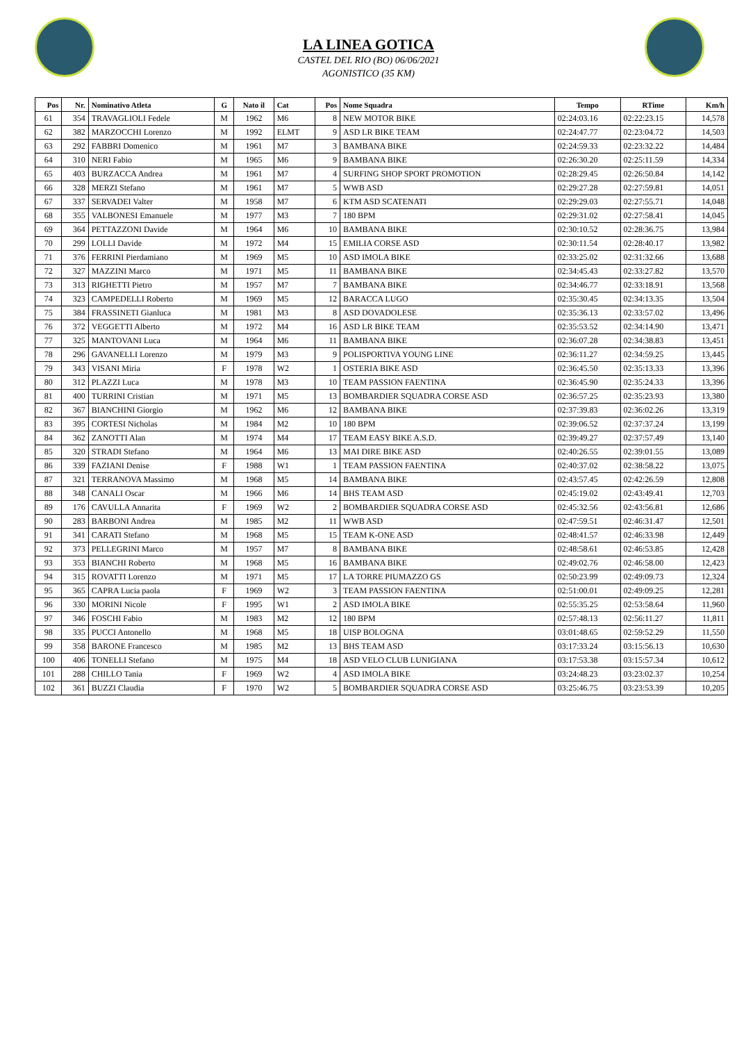LA LINEA GOTICA
CASTEL DEL RIO (BO) 06/06/2021
AGONISTICO (35 KM)
| Pos | Nr. | Nominativo Atleta | G | Nato il | Cat | Pos | Nome Squadra | Tempo | RTime | Km/h |
| --- | --- | --- | --- | --- | --- | --- | --- | --- | --- | --- |
| 61 | 354 | TRAVAGLIOLI Fedele | M | 1962 | M6 | 8 | NEW MOTOR BIKE | 02:24:03.16 | 02:22:23.15 | 14,578 |
| 62 | 382 | MARZOCCHI Lorenzo | M | 1992 | ELMT | 9 | ASD LR BIKE TEAM | 02:24:47.77 | 02:23:04.72 | 14,503 |
| 63 | 292 | FABBRI Domenico | M | 1961 | M7 | 3 | BAMBANA BIKE | 02:24:59.33 | 02:23:32.22 | 14,484 |
| 64 | 310 | NERI Fabio | M | 1965 | M6 | 9 | BAMBANA BIKE | 02:26:30.20 | 02:25:11.59 | 14,334 |
| 65 | 403 | BURZACCA Andrea | M | 1961 | M7 | 4 | SURFING SHOP SPORT PROMOTION | 02:28:29.45 | 02:26:50.84 | 14,142 |
| 66 | 328 | MERZI Stefano | M | 1961 | M7 | 5 | WWB ASD | 02:29:27.28 | 02:27:59.81 | 14,051 |
| 67 | 337 | SERVADEI Valter | M | 1958 | M7 | 6 | KTM ASD SCATENATI | 02:29:29.03 | 02:27:55.71 | 14,048 |
| 68 | 355 | VALBONESI Emanuele | M | 1977 | M3 | 7 | 180 BPM | 02:29:31.02 | 02:27:58.41 | 14,045 |
| 69 | 364 | PETTAZZONI Davide | M | 1964 | M6 | 10 | BAMBANA BIKE | 02:30:10.52 | 02:28:36.75 | 13,984 |
| 70 | 299 | LOLLI Davide | M | 1972 | M4 | 15 | EMILIA CORSE ASD | 02:30:11.54 | 02:28:40.17 | 13,982 |
| 71 | 376 | FERRINI Pierdamiano | M | 1969 | M5 | 10 | ASD IMOLA BIKE | 02:33:25.02 | 02:31:32.66 | 13,688 |
| 72 | 327 | MAZZINI Marco | M | 1971 | M5 | 11 | BAMBANA BIKE | 02:34:45.43 | 02:33:27.82 | 13,570 |
| 73 | 313 | RIGHETTI Pietro | M | 1957 | M7 | 7 | BAMBANA BIKE | 02:34:46.77 | 02:33:18.91 | 13,568 |
| 74 | 323 | CAMPEDELLI Roberto | M | 1969 | M5 | 12 | BARACCA LUGO | 02:35:30.45 | 02:34:13.35 | 13,504 |
| 75 | 384 | FRASSINETI Gianluca | M | 1981 | M3 | 8 | ASD DOVADOLESE | 02:35:36.13 | 02:33:57.02 | 13,496 |
| 76 | 372 | VEGGETTI Alberto | M | 1972 | M4 | 16 | ASD LR BIKE TEAM | 02:35:53.52 | 02:34:14.90 | 13,471 |
| 77 | 325 | MANTOVANI Luca | M | 1964 | M6 | 11 | BAMBANA BIKE | 02:36:07.28 | 02:34:38.83 | 13,451 |
| 78 | 296 | GAVANELLI Lorenzo | M | 1979 | M3 | 9 | POLISPORTIVA YOUNG LINE | 02:36:11.27 | 02:34:59.25 | 13,445 |
| 79 | 343 | VISANI Miria | F | 1978 | W2 | 1 | OSTERIA BIKE ASD | 02:36:45.50 | 02:35:13.33 | 13,396 |
| 80 | 312 | PLAZZI Luca | M | 1978 | M3 | 10 | TEAM PASSION FAENTINA | 02:36:45.90 | 02:35:24.33 | 13,396 |
| 81 | 400 | TURRINI Cristian | M | 1971 | M5 | 13 | BOMBARDIER SQUADRA CORSE ASD | 02:36:57.25 | 02:35:23.93 | 13,380 |
| 82 | 367 | BIANCHINI Giorgio | M | 1962 | M6 | 12 | BAMBANA BIKE | 02:37:39.83 | 02:36:02.26 | 13,319 |
| 83 | 395 | CORTESI Nicholas | M | 1984 | M2 | 10 | 180 BPM | 02:39:06.52 | 02:37:37.24 | 13,199 |
| 84 | 362 | ZANOTTI Alan | M | 1974 | M4 | 17 | TEAM EASY BIKE A.S.D. | 02:39:49.27 | 02:37:57.49 | 13,140 |
| 85 | 320 | STRADI Stefano | M | 1964 | M6 | 13 | MAI DIRE BIKE ASD | 02:40:26.55 | 02:39:01.55 | 13,089 |
| 86 | 339 | FAZIANI Denise | F | 1988 | W1 | 1 | TEAM PASSION FAENTINA | 02:40:37.02 | 02:38:58.22 | 13,075 |
| 87 | 321 | TERRANOVA Massimo | M | 1968 | M5 | 14 | BAMBANA BIKE | 02:43:57.45 | 02:42:26.59 | 12,808 |
| 88 | 348 | CANALI Oscar | M | 1966 | M6 | 14 | BHS TEAM ASD | 02:45:19.02 | 02:43:49.41 | 12,703 |
| 89 | 176 | CAVULLA Annarita | F | 1969 | W2 | 2 | BOMBARDIER SQUADRA CORSE ASD | 02:45:32.56 | 02:43:56.81 | 12,686 |
| 90 | 283 | BARBONI Andrea | M | 1985 | M2 | 11 | WWB ASD | 02:47:59.51 | 02:46:31.47 | 12,501 |
| 91 | 341 | CARATI Stefano | M | 1968 | M5 | 15 | TEAM K-ONE ASD | 02:48:41.57 | 02:46:33.98 | 12,449 |
| 92 | 373 | PELLEGRINI Marco | M | 1957 | M7 | 8 | BAMBANA BIKE | 02:48:58.61 | 02:46:53.85 | 12,428 |
| 93 | 353 | BIANCHI Roberto | M | 1968 | M5 | 16 | BAMBANA BIKE | 02:49:02.76 | 02:46:58.00 | 12,423 |
| 94 | 315 | ROVATTI Lorenzo | M | 1971 | M5 | 17 | LA TORRE PIUMAZZO GS | 02:50:23.99 | 02:49:09.73 | 12,324 |
| 95 | 365 | CAPRA Lucia paola | F | 1969 | W2 | 3 | TEAM PASSION FAENTINA | 02:51:00.01 | 02:49:09.25 | 12,281 |
| 96 | 330 | MORINI Nicole | F | 1995 | W1 | 2 | ASD IMOLA BIKE | 02:55:35.25 | 02:53:58.64 | 11,960 |
| 97 | 346 | FOSCHI Fabio | M | 1983 | M2 | 12 | 180 BPM | 02:57:48.13 | 02:56:11.27 | 11,811 |
| 98 | 335 | PUCCI Antonello | M | 1968 | M5 | 18 | UISP BOLOGNA | 03:01:48.65 | 02:59:52.29 | 11,550 |
| 99 | 358 | BARONE Francesco | M | 1985 | M2 | 13 | BHS TEAM ASD | 03:17:33.24 | 03:15:56.13 | 10,630 |
| 100 | 406 | TONELLI Stefano | M | 1975 | M4 | 18 | ASD VELO CLUB LUNIGIANA | 03:17:53.38 | 03:15:57.34 | 10,612 |
| 101 | 288 | CHILLO Tania | F | 1969 | W2 | 4 | ASD IMOLA BIKE | 03:24:48.23 | 03:23:02.37 | 10,254 |
| 102 | 361 | BUZZI Claudia | F | 1970 | W2 | 5 | BOMBARDIER SQUADRA CORSE ASD | 03:25:46.75 | 03:23:53.39 | 10,205 |